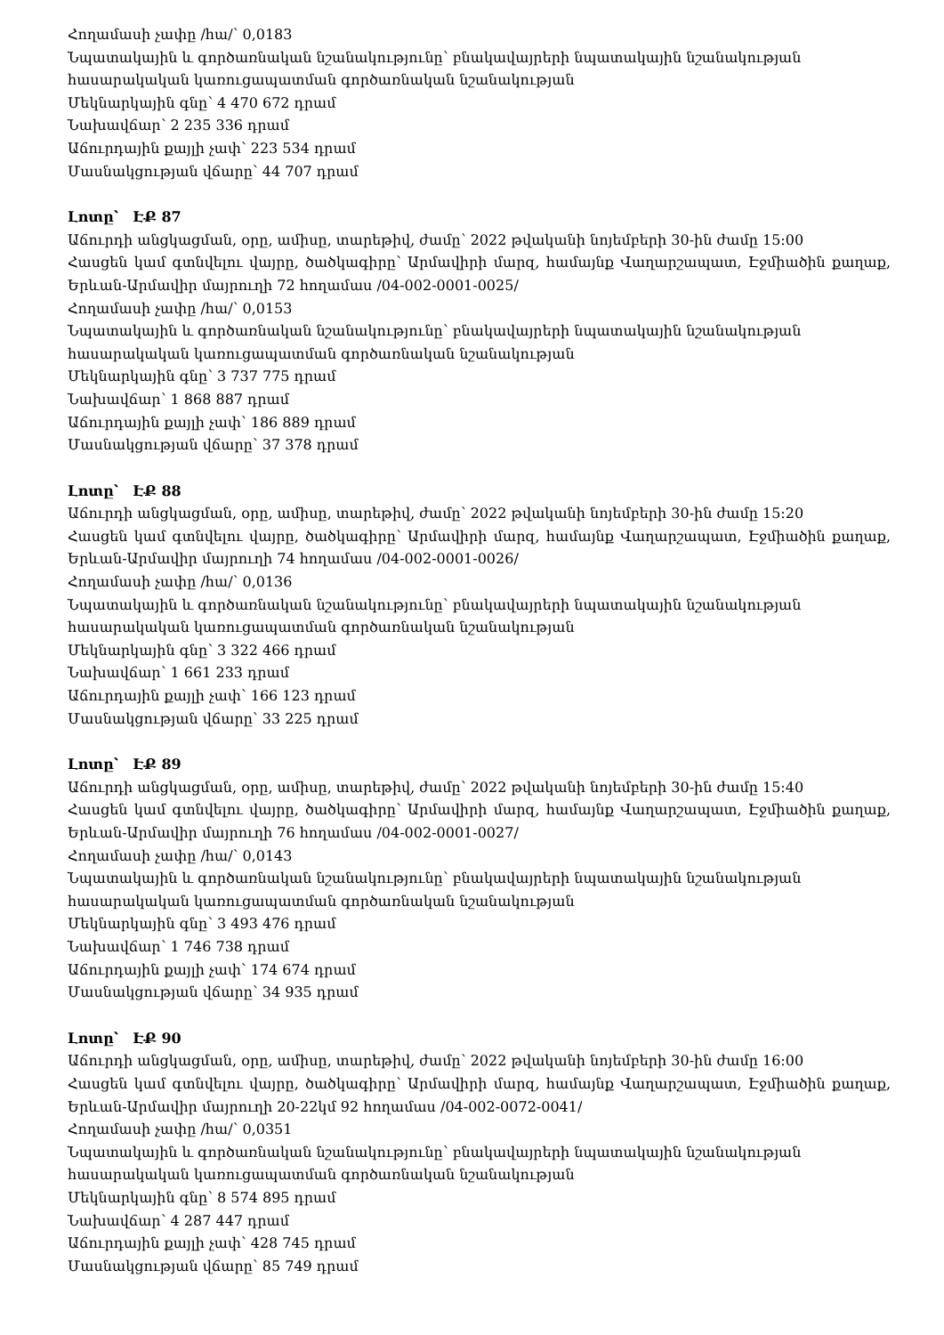Հողամասի չափը /հա/՝ 0,0183
Նպատակային և գործառնական նշանակությունը՝ բնակավայրերի նպատակային նշանակության հասարակական կառուցապատման գործառնական նշանակության
Մեկնարկային գնը՝ 4 470 672 դրամ
Նախավճար՝ 2 235 336 դրամ
Աճուրդային քայլի չափ՝ 223 534 դրամ
Մասնակցության վճարը՝ 44 707 դրամ
Լոտը՝ ԷՔ 87
Աճուրդի անցկացման, օրը, ամիսը, տարեթիվ, ժամը՝ 2022 թվականի նոյեմբերի 30-ին ժամը 15:00
Հասցեն կամ գտնվելու վայրը, ծածկագիրը՝ Արմավիրի մարզ, համայնք Վաղարշապատ, Էջմիածին քաղաք, Երևան-Արմավիր մայրուղի 72 հողամաս /04-002-0001-0025/
Հողամասի չափը /հա/՝ 0,0153
Նպատակային և գործառնական նշանակությունը՝ բնակավայրերի նպատակային նշանակության հասարակական կառուցապատման գործառնական նշանակության
Մեկնարկային գնը՝ 3 737 775 դրամ
Նախավճար՝ 1 868 887 դրամ
Աճուրդային քայլի չափ՝ 186 889 դրամ
Մասնակցության վճարը՝ 37 378 դրամ
Լոտը՝ ԷՔ 88
Աճուրդի անցկացման, օրը, ամիսը, տարեթիվ, ժամը՝ 2022 թվականի նոյեմբերի 30-ին ժամը 15:20
Հասցեն կամ գտնվելու վայրը, ծածկագիրը՝ Արմավիրի մարզ, համայնք Վաղարշապատ, Էջմիածին քաղաք, Երևան-Արմավիր մայրուղի 74 հողամաս /04-002-0001-0026/
Հողամասի չափը /հա/՝ 0,0136
Նպատակային և գործառնական նշանակությունը՝ բնակավայրերի նպատակային նշանակության հասարակական կառուցապատման գործառնական նշանակության
Մեկնարկային գնը՝ 3 322 466 դրամ
Նախավճար՝ 1 661 233 դրամ
Աճուրդային քայլի չափ՝ 166 123 դրամ
Մասնակցության վճարը՝ 33 225 դրամ
Լոտը՝ ԷՔ 89
Աճուրդի անցկացման, օրը, ամիսը, տարեթիվ, ժամը՝ 2022 թվականի նոյեմբերի 30-ին ժամը 15:40
Հասցեն կամ գտնվելու վայրը, ծածկագիրը՝ Արմավիրի մարզ, համայնք Վաղարշապատ, Էջմիածին քաղաք, Երևան-Արմավիր մայրուղի 76 հողամաս /04-002-0001-0027/
Հողամասի չափը /հա/՝ 0,0143
Նպատակային և գործառնական նշանակությունը՝ բնակավայրերի նպատակային նշանակության հասարակական կառուցապատման գործառնական նշանակության
Մեկնարկային գնը՝ 3 493 476 դրամ
Նախավճար՝ 1 746 738 դրամ
Աճուրդային քայլի չափ՝ 174 674 դրամ
Մասնակցության վճարը՝ 34 935 դրամ
Լոտը՝ ԷՔ 90
Աճուրդի անցկացման, օրը, ամիսը, տարեթիվ, ժամը՝ 2022 թվականի նոյեմբերի 30-ին ժամը 16:00
Հասցեն կամ գտնվելու վայրը, ծածկագիրը՝ Արմավիրի մարզ, համայնք Վաղարշապատ, Էջմիածին քաղաք, Երևան-Արմավիր մայրուղի 20-22կմ 92 հողամաս /04-002-0072-0041/
Հողամասի չափը /հա/՝ 0,0351
Նպատակային և գործառնական նշանակությունը՝ բնակավայրերի նպատակային նշանակության հասարակական կառուցապատման գործառնական նշանակության
Մեկնարկային գնը՝ 8 574 895 դրամ
Նախավճար՝ 4 287 447 դրամ
Աճուրդային քայլի չափ՝ 428 745 դրամ
Մասնակցության վճարը՝ 85 749 դրամ